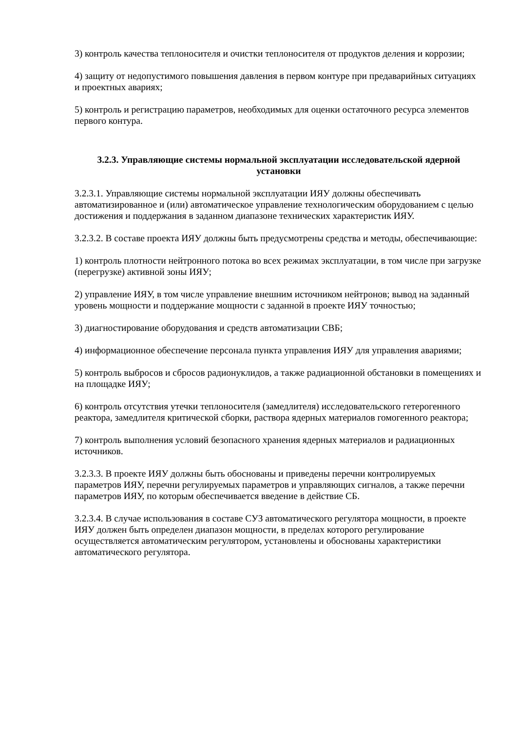3) контроль качества теплоносителя и очистки теплоносителя от продуктов деления и коррозии;
4) защиту от недопустимого повышения давления в первом контуре при предаварийных ситуациях и проектных авариях;
5) контроль и регистрацию параметров, необходимых для оценки остаточного ресурса элементов первого контура.
3.2.3. Управляющие системы нормальной эксплуатации исследовательской ядерной установки
3.2.3.1. Управляющие системы нормальной эксплуатации ИЯУ должны обеспечивать автоматизированное и (или) автоматическое управление технологическим оборудованием с целью достижения и поддержания в заданном диапазоне технических характеристик ИЯУ.
3.2.3.2. В составе проекта ИЯУ должны быть предусмотрены средства и методы, обеспечивающие:
1) контроль плотности нейтронного потока во всех режимах эксплуатации, в том числе при загрузке (перегрузке) активной зоны ИЯУ;
2) управление ИЯУ, в том числе управление внешним источником нейтронов; вывод на заданный уровень мощности и поддержание мощности с заданной в проекте ИЯУ точностью;
3) диагностирование оборудования и средств автоматизации СВБ;
4) информационное обеспечение персонала пункта управления ИЯУ для управления авариями;
5) контроль выбросов и сбросов радионуклидов, а также радиационной обстановки в помещениях и на площадке ИЯУ;
6) контроль отсутствия утечки теплоносителя (замедлителя) исследовательского гетерогенного реактора, замедлителя критической сборки, раствора ядерных материалов гомогенного реактора;
7) контроль выполнения условий безопасного хранения ядерных материалов и радиационных источников.
3.2.3.3. В проекте ИЯУ должны быть обоснованы и приведены перечни контролируемых параметров ИЯУ, перечни регулируемых параметров и управляющих сигналов, а также перечни параметров ИЯУ, по которым обеспечивается введение в действие СБ.
3.2.3.4. В случае использования в составе СУЗ автоматического регулятора мощности, в проекте ИЯУ должен быть определен диапазон мощности, в пределах которого регулирование осуществляется автоматическим регулятором, установлены и обоснованы характеристики автоматического регулятора.